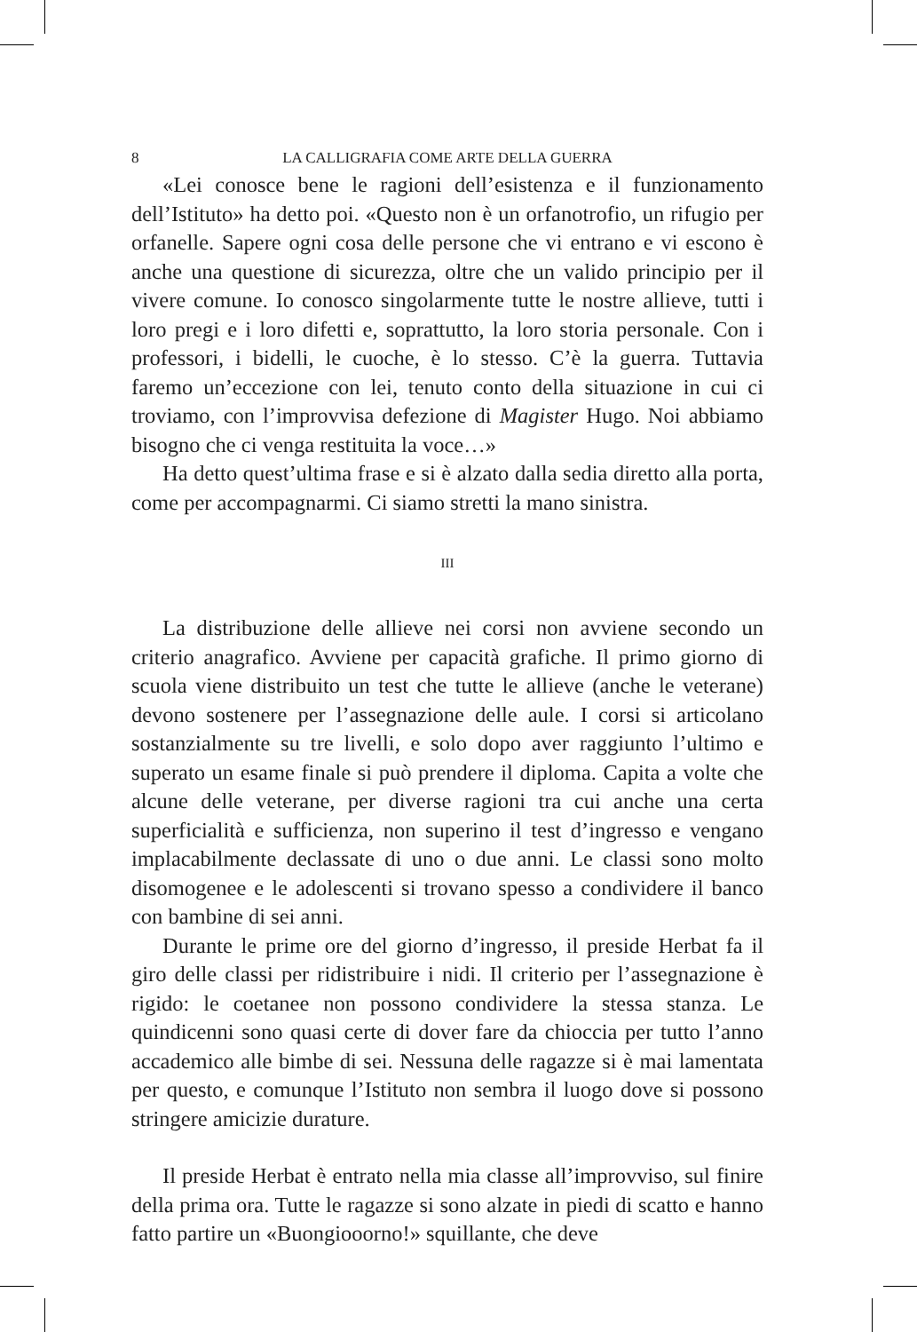8 LA CALLIGRAFIA COME ARTE DELLA GUERRA
«Lei conosce bene le ragioni dell’esistenza e il funzionamento dell’Istituto» ha detto poi. «Questo non è un orfanotrofio, un rifugio per orfanelle. Sapere ogni cosa delle persone che vi entrano e vi escono è anche una questione di sicurezza, oltre che un valido principio per il vivere comune. Io conosco singolarmente tutte le nostre allieve, tutti i loro pregi e i loro difetti e, soprattutto, la loro storia personale. Con i professori, i bidelli, le cuoche, è lo stesso. C’è la guerra. Tuttavia faremo un’eccezione con lei, tenuto conto della situazione in cui ci troviamo, con l’improvvisa defezione di Magister Hugo. Noi abbiamo bisogno che ci venga restituita la voce…»
Ha detto quest’ultima frase e si è alzato dalla sedia diretto alla porta, come per accompagnarmi. Ci siamo stretti la mano sinistra.
III
La distribuzione delle allieve nei corsi non avviene secondo un criterio anagrafico. Avviene per capacità grafiche. Il primo giorno di scuola viene distribuito un test che tutte le allieve (anche le veterane) devono sostenere per l’assegnazione delle aule. I corsi si articolano sostanzialmente su tre livelli, e solo dopo aver raggiunto l’ultimo e superato un esame finale si può prendere il diploma. Capita a volte che alcune delle veterane, per diverse ragioni tra cui anche una certa superficialità e sufficienza, non superino il test d’ingresso e vengano implacabilmente declassate di uno o due anni. Le classi sono molto disomogenee e le adolescenti si trovano spesso a condividere il banco con bambine di sei anni.
Durante le prime ore del giorno d’ingresso, il preside Herbat fa il giro delle classi per ridistribuire i nidi. Il criterio per l’assegnazione è rigido: le coetanee non possono condividere la stessa stanza. Le quindicenni sono quasi certe di dover fare da chioccia per tutto l’anno accademico alle bimbe di sei. Nessuna delle ragazze si è mai lamentata per questo, e comunque l’Istituto non sembra il luogo dove si possono stringere amicizie durature.
Il preside Herbat è entrato nella mia classe all’improvviso, sul finire della prima ora. Tutte le ragazze si sono alzate in piedi di scatto e hanno fatto partire un «Buongiooorno!» squillante, che deve